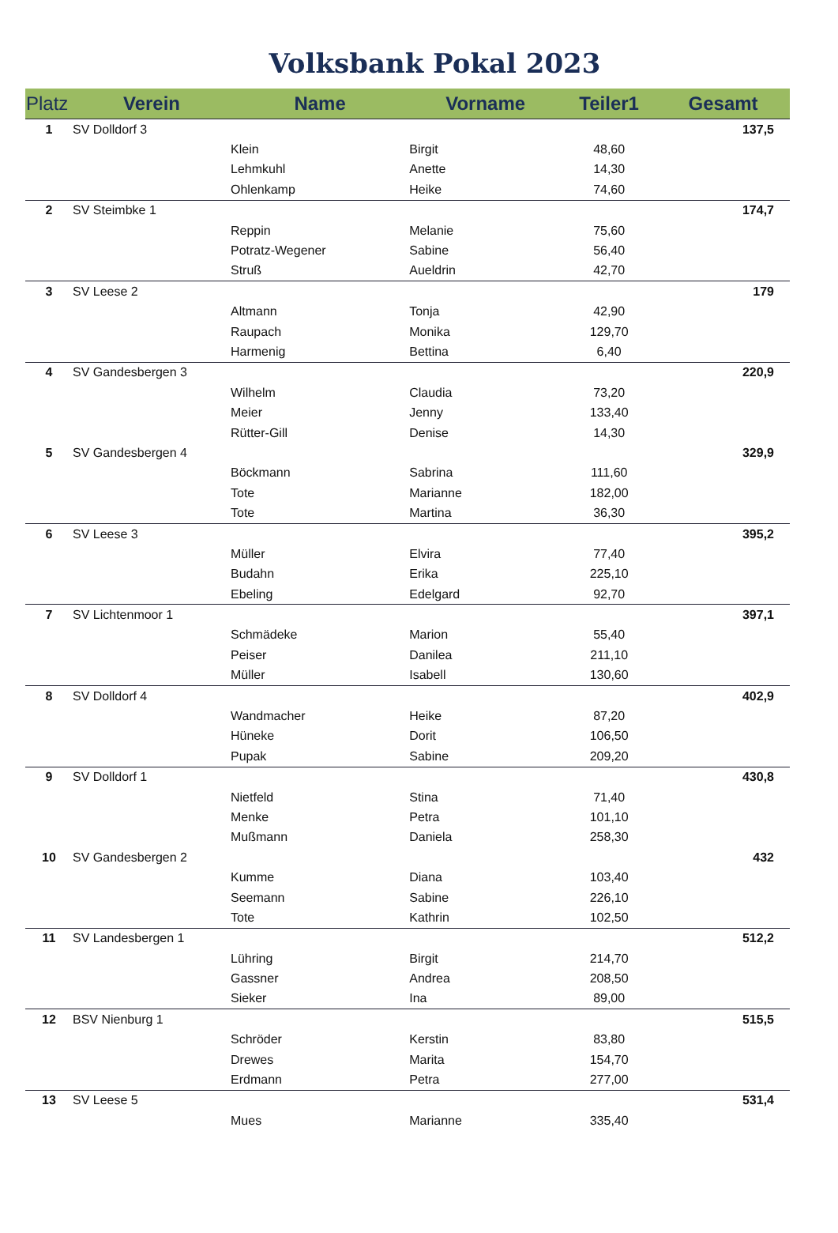Volksbank Pokal 2023
| Platz | Verein | Name | Vorname | Teiler1 | Gesamt |
| --- | --- | --- | --- | --- | --- |
| 1 | SV Dolldorf 3 | | | | 137,5 |
| | | Klein | Birgit | 48,60 | |
| | | Lehmkuhl | Anette | 14,30 | |
| | | Ohlenkamp | Heike | 74,60 | |
| 2 | SV Steimbke 1 | | | | 174,7 |
| | | Reppin | Melanie | 75,60 | |
| | | Potratz-Wegener | Sabine | 56,40 | |
| | | Struß | Aueldrin | 42,70 | |
| 3 | SV Leese 2 | | | | 179 |
| | | Altmann | Tonja | 42,90 | |
| | | Raupach | Monika | 129,70 | |
| | | Harmenig | Bettina | 6,40 | |
| 4 | SV Gandesbergen 3 | | | | 220,9 |
| | | Wilhelm | Claudia | 73,20 | |
| | | Meier | Jenny | 133,40 | |
| | | Rütter-Gill | Denise | 14,30 | |
| 5 | SV Gandesbergen 4 | | | | 329,9 |
| | | Böckmann | Sabrina | 111,60 | |
| | | Tote | Marianne | 182,00 | |
| | | Tote | Martina | 36,30 | |
| 6 | SV Leese 3 | | | | 395,2 |
| | | Müller | Elvira | 77,40 | |
| | | Budahn | Erika | 225,10 | |
| | | Ebeling | Edelgard | 92,70 | |
| 7 | SV Lichtenmoor 1 | | | | 397,1 |
| | | Schmädeke | Marion | 55,40 | |
| | | Peiser | Danilea | 211,10 | |
| | | Müller | Isabell | 130,60 | |
| 8 | SV Dolldorf 4 | | | | 402,9 |
| | | Wandmacher | Heike | 87,20 | |
| | | Hüneke | Dorit | 106,50 | |
| | | Pupak | Sabine | 209,20 | |
| 9 | SV Dolldorf 1 | | | | 430,8 |
| | | Nietfeld | Stina | 71,40 | |
| | | Menke | Petra | 101,10 | |
| | | Mußmann | Daniela | 258,30 | |
| 10 | SV Gandesbergen 2 | | | | 432 |
| | | Kumme | Diana | 103,40 | |
| | | Seemann | Sabine | 226,10 | |
| | | Tote | Kathrin | 102,50 | |
| 11 | SV Landesbergen 1 | | | | 512,2 |
| | | Lühring | Birgit | 214,70 | |
| | | Gassner | Andrea | 208,50 | |
| | | Sieker | Ina | 89,00 | |
| 12 | BSV Nienburg 1 | | | | 515,5 |
| | | Schröder | Kerstin | 83,80 | |
| | | Drewes | Marita | 154,70 | |
| | | Erdmann | Petra | 277,00 | |
| 13 | SV Leese 5 | | | | 531,4 |
| | | Mues | Marianne | 335,40 | |